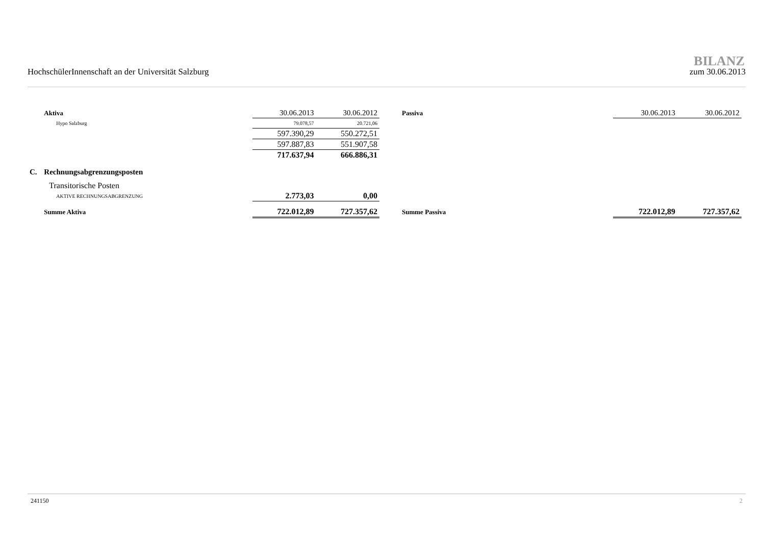BILANZ
HochschülerInnenschaft an der Universität Salzburg zum 30.06.2013
| | Aktiva | 30.06.2013 | 30.06.2012 |
| | Hypo Salzburg | 79.078,57 | 20.721,06 |
| | | 597.390,29 | 550.272,51 |
| | | 597.887,83 | 551.907,58 |
| | | 717.637,94 | 666.886,31 |
| C. | Rechnungsabgrenzungsposten | | |
| | Transitorische Posten | | |
| | AKTIVE RECHNUNGSABGRENZUNG | 2.773,03 | 0,00 |
| | Summe Aktiva | 722.012,89 | 727.357,62 |
| Passiva | 30.06.2013 | 30.06.2012 |
| Summe Passiva | 722.012,89 | 727.357,62 |
241150 2